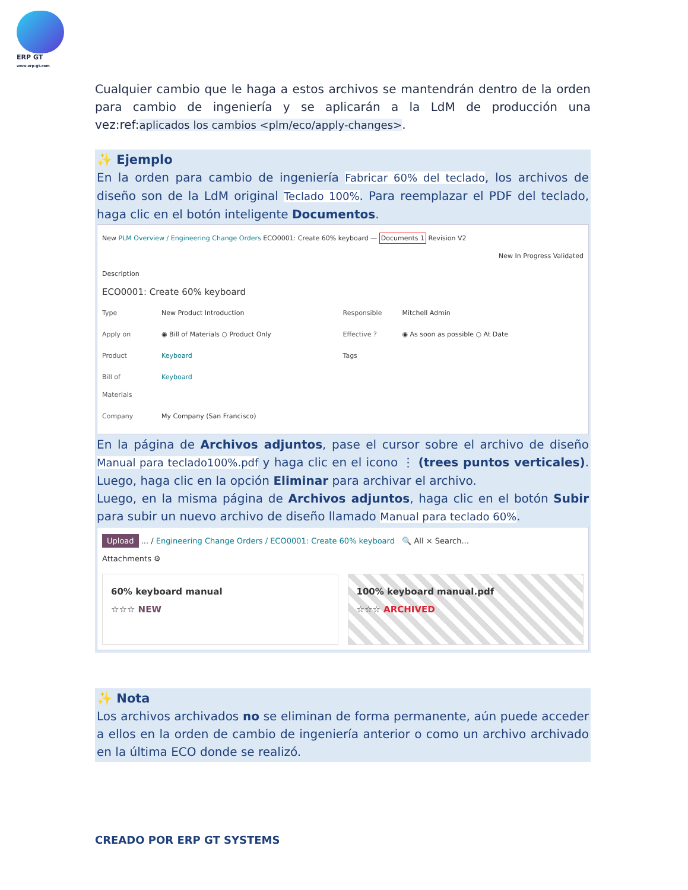ERP GT
www.erp-gt.com
Cualquier cambio que le haga a estos archivos se mantendrán dentro de la orden para cambio de ingeniería y se aplicarán a la LdM de producción una vez:ref:aplicados los cambios <plm/eco/apply-changes>.
✨ Ejemplo
En la orden para cambio de ingeniería Fabricar 60% del teclado, los archivos de diseño son de la LdM original Teclado 100%. Para reemplazar el PDF del teclado, haga clic en el botón inteligente Documentos.
New PLM Overview / Engineering Change Orders ECO0001: Create 60% keyboard — Documents 1 Revision V2
New In Progress Validated
Description
ECO0001: Create 60% keyboard
Type New Product Introduction
Apply on ◉ Bill of Materials ○ Product Only
Product Keyboard
Bill of Materials Keyboard
Company My Company (San Francisco)
Responsible Mitchell Admin
Effective ? ◉ As soon as possible ○ At Date
Tags
En la página de Archivos adjuntos, pase el cursor sobre el archivo de diseño Manual para teclado100%.pdf y haga clic en el icono ⋮ (trees puntos verticales). Luego, haga clic en la opción Eliminar para archivar el archivo.
Luego, en la misma página de Archivos adjuntos, haga clic en el botón Subir para subir un nuevo archivo de diseño llamado Manual para teclado 60%.
Upload ... / Engineering Change Orders / ECO0001: Create 60% keyboard 🔍 All × Search...
Attachments ⚙
60% keyboard manual
☆☆☆ NEW
100% keyboard manual.pdf
☆☆☆ ARCHIVED
✨ Nota
Los archivos archivados no se eliminan de forma permanente, aún puede acceder a ellos en la orden de cambio de ingeniería anterior o como un archivo archivado en la última ECO donde se realizó.
CREADO POR ERP GT SYSTEMS